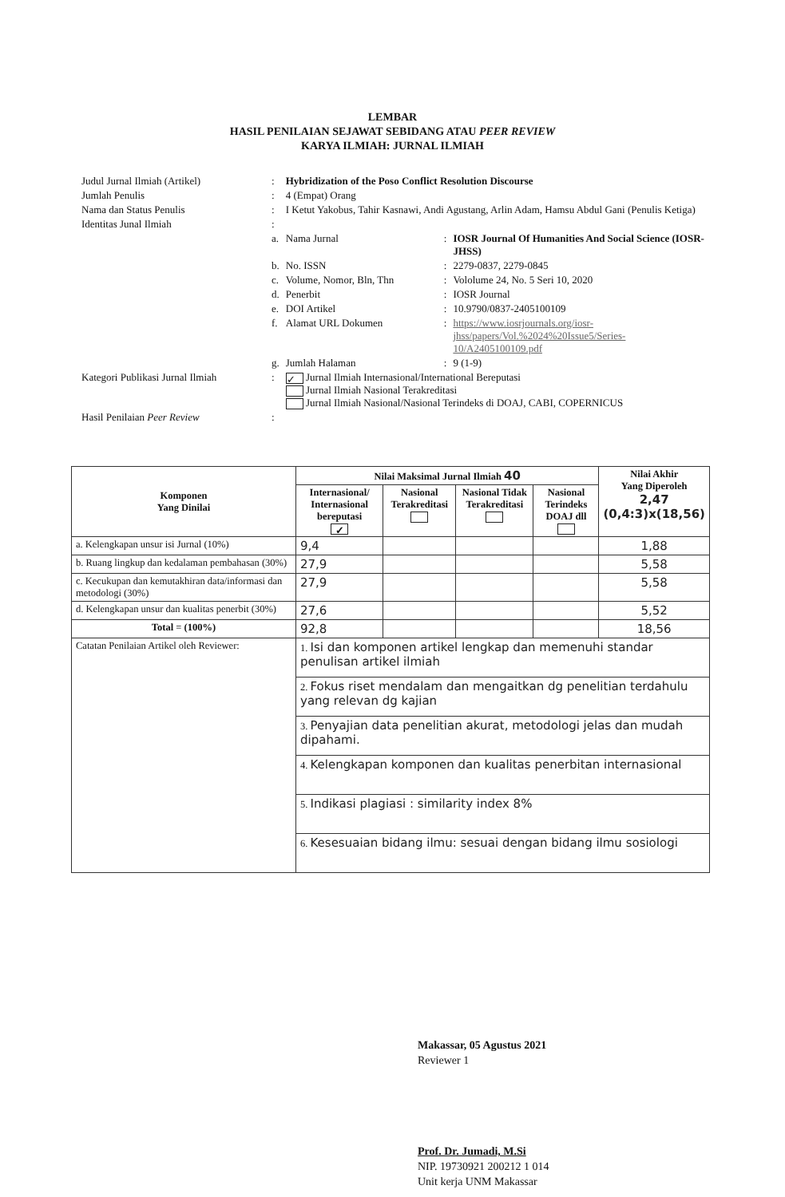LEMBAR
HASIL PENILAIAN SEJAWAT SEBIDANG ATAU PEER REVIEW
KARYA ILMIAH: JURNAL ILMIAH
| Judul Jurnal Ilmiah (Artikel) | : | Hybridization of the Poso Conflict Resolution Discourse | | |
| Jumlah Penulis | : | 4 (Empat) Orang | | |
| Nama dan Status Penulis | : | I Ketut Yakobus, Tahir Kasnawi, Andi Agustang, Arlin Adam, Hamsu Abdul Gani (Penulis Ketiga) | | |
| Identitas Junal Ilmiah | : | | | |
| | a. | Nama Jurnal | : | IOSR Journal Of Humanities And Social Science (IOSR-JHSS) |
| | b. | No. ISSN | : | 2279-0837, 2279-0845 |
| | c. | Volume, Nomor, Bln, Thn | : | Vololume 24, No. 5 Seri 10, 2020 |
| | d. | Penerbit | : | IOSR Journal |
| | e. | DOI Artikel | : | 10.9790/0837-2405100109 |
| | f. | Alamat URL Dokumen | : | https://www.iosrjournals.org/iosr-jhss/papers/Vol.%2024%20Issue5/Series-10/A2405100109.pdf |
| | g. | Jumlah Halaman | : | 9 (1-9) |
| Kategori Publikasi Jurnal Ilmiah | : | ✓ Jurnal Ilmiah Internasional/International Bereputasi Jurnal Ilmiah Nasional Terakreditasi Jurnal Ilmiah Nasional/Nasional Terindeks di DOAJ, CABI, COPERNICUS | | |
| Hasil Penilaian Peer Review | : | | | |
| Komponen Yang Dinilai | Nilai Maksimal Jurnal Ilmiah 40 | | | | Nilai Akhir Yang Diperoleh 2,47 (0,4:3)x(18,56) |
| --- | --- | --- | --- | --- | --- |
| | Internasional/ Internasional bereputasi ✓ | Nasional Terakreditasi | Nasional Tidak Terakreditasi | Nasional Terindeks DOAJ dll | |
| a. Kelengkapan unsur isi Jurnal (10%) | 9,4 | | | | 1,88 |
| b. Ruang lingkup dan kedalaman pembahasan (30%) | 27,9 | | | | 5,58 |
| c. Kecukupan dan kemutakhiran data/informasi dan metodologi (30%) | 27,9 | | | | 5,58 |
| d. Kelengkapan unsur dan kualitas penerbit (30%) | 27,6 | | | | 5,52 |
| Total = (100%) | 92,8 | | | | 18,56 |
| Catatan Penilaian Artikel oleh Reviewer: | 1. Isi dan komponen artikel lengkap dan memenuhi standar penulisan artikel ilmiah | | | | |
| | 2. Fokus riset mendalam dan mengaitkan dg penelitian terdahulu yang relevan dg kajian | | | | |
| | 3. Penyajian data penelitian akurat, metodologi jelas dan mudah dipahami. | | | | |
| | 4. Kelengkapan komponen dan kualitas penerbitan internasional | | | | |
| | 5. Indikasi plagiasi : similarity index 8% | | | | |
| | 6. Kesesuaian bidang ilmu: sesuai dengan bidang ilmu sosiologi | | | | |
Makassar, 05 Agustus 2021
Reviewer 1
Prof. Dr. Jumadi, M.Si
NIP. 19730921 200212 1 014
Unit kerja UNM Makassar